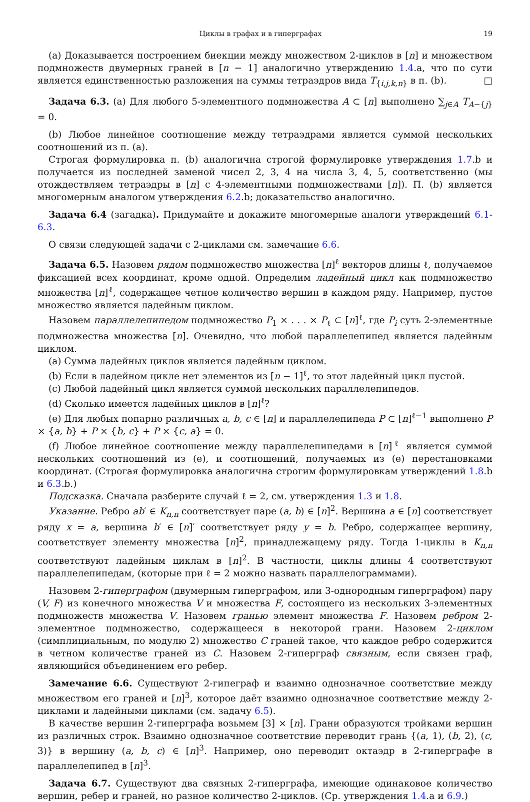Циклы в графах и в гиперграфах 19
(a) Доказывается построением биекции между множеством 2-циклов в [n] и множеством подмножеств двумерных граней в [n − 1] аналогично утверждению 1.4.a, что по сути является единственностью разложения на суммы тетраэдров вида T<sub>{i,j,k,n}</sub> в п. (b). □
Задача 6.3. (a) Для любого 5-элементного подмножества A ⊂ [n] выполнено ∑<sub>j∈A</sub> T<sub>A−{j}</sub> = 0.
(b) Любое линейное соотношение между тетраэдрами является суммой нескольких соотношений из п. (a).
Строгая формулировка п. (b) аналогична строгой формулировке утверждения 1.7.b и получается из последней заменой чисел 2, 3, 4 на числа 3, 4, 5, соответственно (мы отождествляем тетраэдры в [n] с 4-элементными подмножествами [n]). П. (b) является многомерным аналогом утверждения 6.2.b; доказательство аналогично.
Задача 6.4 (загадка). Придумайте и докажите многомерные аналоги утверждений 6.1-6.3.
О связи следующей задачи с 2-циклами см. замечание 6.6.
Задача 6.5. Назовем рядом подмножество множества [n]<sup>ℓ</sup> векторов длины ℓ, получаемое фиксацией всех координат, кроме одной. Определим ладейный цикл как подмножество множества [n]<sup>ℓ</sup>, содержащее четное количество вершин в каждом ряду. Например, пустое множество является ладейным циклом.
Назовем параллелепипедом подмножество P<sub>1</sub> × . . . × P<sub>ℓ</sub> ⊂ [n]<sup>ℓ</sup>, где P<sub>i</sub> суть 2-элементные подмножества множества [n]. Очевидно, что любой параллелепипед является ладейным циклом.
(a) Сумма ладейных циклов является ладейным циклом.
(b) Если в ладейном цикле нет элементов из [n − 1]<sup>ℓ</sup>, то этот ладейный цикл пустой.
(c) Любой ладейный цикл является суммой нескольких параллелепипедов.
(d) Сколько имеется ладейных циклов в [n]<sup>ℓ</sup>?
(e) Для любых попарно различных a, b, c ∈ [n] и параллелепипеда P ⊂ [n]<sup>ℓ−1</sup> выполнено P × {a, b} + P × {b, c} + P × {c, a} = 0.
(f) Любое линейное соотношение между параллелепипедами в [n]<sup>ℓ</sup> является суммой нескольких соотношений из (e), и соотношений, получаемых из (e) перестановками координат. (Строгая формулировка аналогична строгим формулировкам утверждений 1.8.b и 6.3.b.)
Подсказка. Сначала разберите случай ℓ = 2, см. утверждения 1.3 и 1.8.
Указание. Ребро ab′ ∈ K<sub>n,n</sub> соответствует паре (a, b) ∈ [n]<sup>2</sup>. Вершина a ∈ [n] соответствует ряду x = a, вершина b′ ∈ [n]′ соответствует ряду y = b. Ребро, содержащее вершину, соответствует элементу множества [n]<sup>2</sup>, принадлежащему ряду. Тогда 1-циклы в K<sub>n,n</sub> соответствуют ладейным циклам в [n]<sup>2</sup>. В частности, циклы длины 4 соответствуют параллелепипедам, (которые при ℓ = 2 можно назвать параллелограммами).
Назовем 2-гиперграфом (двумерным гиперграфом, или 3-однородным гиперграфом) пару (V, F) из конечного множества V и множества F, состоящего из нескольких 3-элементных подмножеств множества V. Назовем гранью элемент множества F. Назовем ребром 2-элементное подмножество, содержащееся в некоторой грани. Назовем 2-циклом (симплициальным, по модулю 2) множество C граней такое, что каждое ребро содержится в четном количестве граней из C. Назовем 2-гиперграф связным, если связен граф, являющийся объединением его ребер.
Замечание 6.6. Существуют 2-гипеграф и взаимно однозначное соответствие между множеством его граней и [n]<sup>3</sup>, которое даёт взаимно однозначное соответствие между 2-циклами и ладейными циклами (см. задачу 6.5).
В качестве вершин 2-гиперграфа возьмем [3] × [n]. Грани образуются тройками вершин из различных строк. Взаимно однозначное соответствие переводит грань {(a, 1), (b, 2), (c, 3)} в вершину (a, b, c) ∈ [n]<sup>3</sup>. Например, оно переводит октаэдр в 2-гиперграфе в параллелепипед в [n]<sup>3</sup>.
Задача 6.7. Существуют два связных 2-гиперграфа, имеющие одинаковое количество вершин, ребер и граней, но разное количество 2-циклов. (Ср. утверждения 1.4.a и 6.9.)